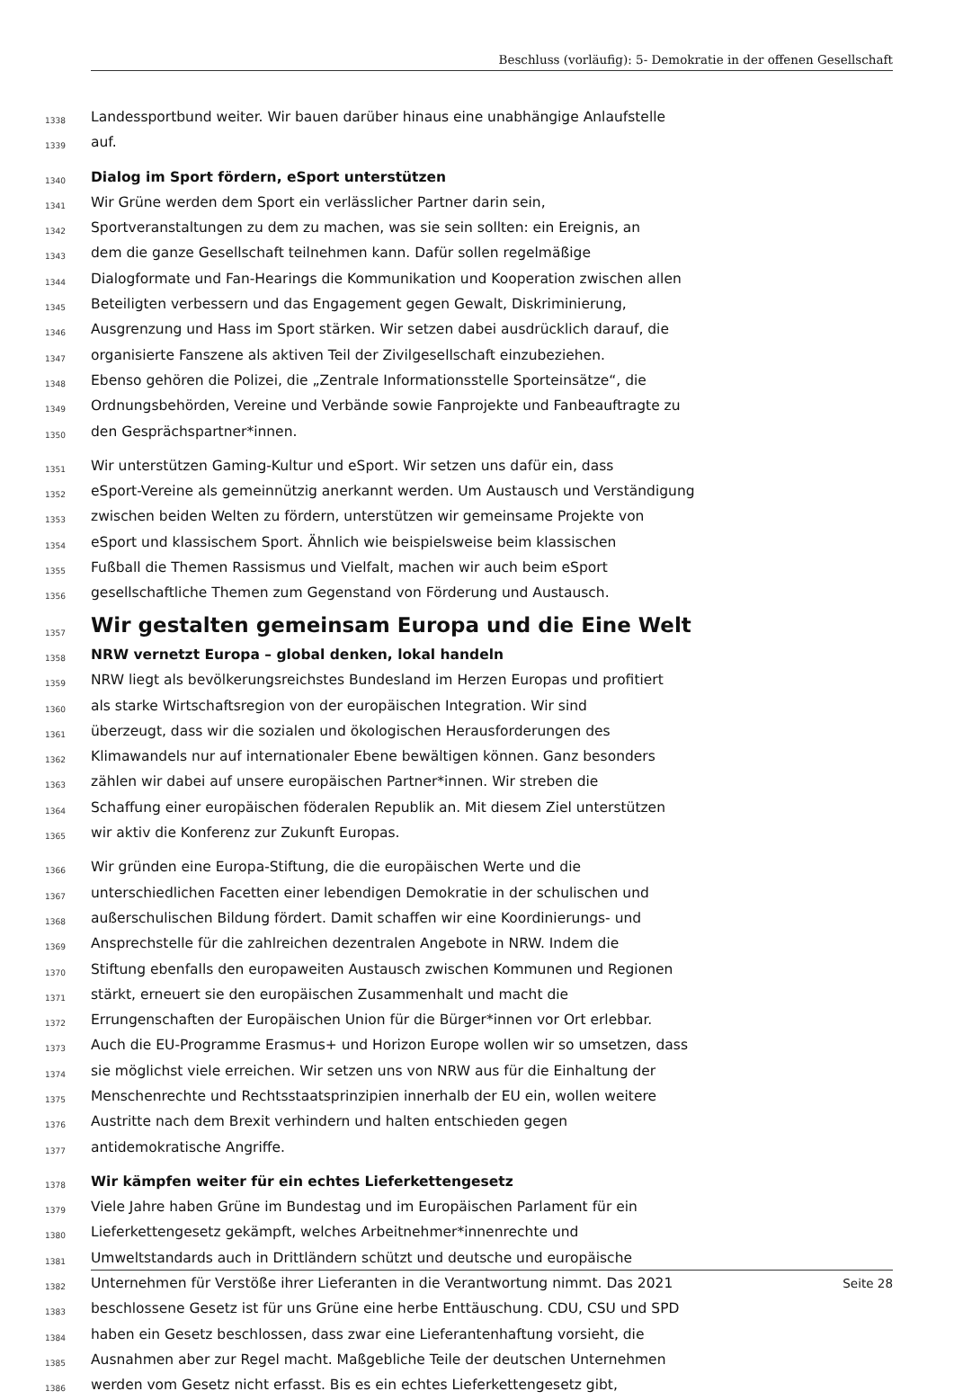Beschluss (vorläufig): 5- Demokratie in der offenen Gesellschaft
1338 Landessportbund weiter. Wir bauen darüber hinaus eine unabhängige Anlaufstelle
1339 auf.
1340 Dialog im Sport fördern, eSport unterstützen
1341 Wir Grüne werden dem Sport ein verlässlicher Partner darin sein,
1342 Sportveranstaltungen zu dem zu machen, was sie sein sollten: ein Ereignis, an
1343 dem die ganze Gesellschaft teilnehmen kann. Dafür sollen regelmäßige
1344 Dialogformate und Fan-Hearings die Kommunikation und Kooperation zwischen allen
1345 Beteiligten verbessern und das Engagement gegen Gewalt, Diskriminierung,
1346 Ausgrenzung und Hass im Sport stärken. Wir setzen dabei ausdrücklich darauf, die
1347 organisierte Fanszene als aktiven Teil der Zivilgesellschaft einzubeziehen.
1348 Ebenso gehören die Polizei, die „Zentrale Informationsstelle Sporteinsätze“, die
1349 Ordnungsbehörden, Vereine und Verbände sowie Fanprojekte und Fanbeauftragte zu
1350 den Gesprächspartner*innen.
1351 Wir unterstützen Gaming-Kultur und eSport. Wir setzen uns dafür ein, dass
1352 eSport-Vereine als gemeinnützig anerkannt werden. Um Austausch und Verständigung
1353 zwischen beiden Welten zu fördern, unterstützen wir gemeinsame Projekte von
1354 eSport und klassischem Sport. Ähnlich wie beispielsweise beim klassischen
1355 Fußball die Themen Rassismus und Vielfalt, machen wir auch beim eSport
1356 gesellschaftliche Themen zum Gegenstand von Förderung und Austausch.
1357 Wir gestalten gemeinsam Europa und die Eine Welt
1358 NRW vernetzt Europa – global denken, lokal handeln
1359 NRW liegt als bevölkerungsreichstes Bundesland im Herzen Europas und profitiert
1360 als starke Wirtschaftsregion von der europäischen Integration. Wir sind
1361 überzeugt, dass wir die sozialen und ökologischen Herausforderungen des
1362 Klimawandels nur auf internationaler Ebene bewältigen können. Ganz besonders
1363 zählen wir dabei auf unsere europäischen Partner*innen. Wir streben die
1364 Schaffung einer europäischen föderalen Republik an. Mit diesem Ziel unterstützen
1365 wir aktiv die Konferenz zur Zukunft Europas.
1366 Wir gründen eine Europa-Stiftung, die die europäischen Werte und die
1367 unterschiedlichen Facetten einer lebendigen Demokratie in der schulischen und
1368 außerschulischen Bildung fördert. Damit schaffen wir eine Koordinierungs- und
1369 Ansprechstelle für die zahlreichen dezentralen Angebote in NRW. Indem die
1370 Stiftung ebenfalls den europaweiten Austausch zwischen Kommunen und Regionen
1371 stärkt, erneuert sie den europäischen Zusammenhalt und macht die
1372 Errungenschaften der Europäischen Union für die Bürger*innen vor Ort erlebbar.
1373 Auch die EU-Programme Erasmus+ und Horizon Europe wollen wir so umsetzen, dass
1374 sie möglichst viele erreichen. Wir setzen uns von NRW aus für die Einhaltung der
1375 Menschenrechte und Rechtsstaatsprinzipien innerhalb der EU ein, wollen weitere
1376 Austritte nach dem Brexit verhindern und halten entschieden gegen
1377 antidemokratische Angriffe.
1378 Wir kämpfen weiter für ein echtes Lieferkettengesetz
1379 Viele Jahre haben Grüne im Bundestag und im Europäischen Parlament für ein
1380 Lieferkettengesetz gekämpft, welches Arbeitnehmer*innenrechte und
1381 Umweltstandards auch in Drittländern schützt und deutsche und europäische
1382 Unternehmen für Verstöße ihrer Lieferanten in die Verantwortung nimmt. Das 2021
1383 beschlossene Gesetz ist für uns Grüne eine herbe Enttäuschung. CDU, CSU und SPD
1384 haben ein Gesetz beschlossen, dass zwar eine Lieferantenhaftung vorsieht, die
1385 Ausnahmen aber zur Regel macht. Maßgebliche Teile der deutschen Unternehmen
1386 werden vom Gesetz nicht erfasst. Bis es ein echtes Lieferkettengesetz gibt,
Seite 28